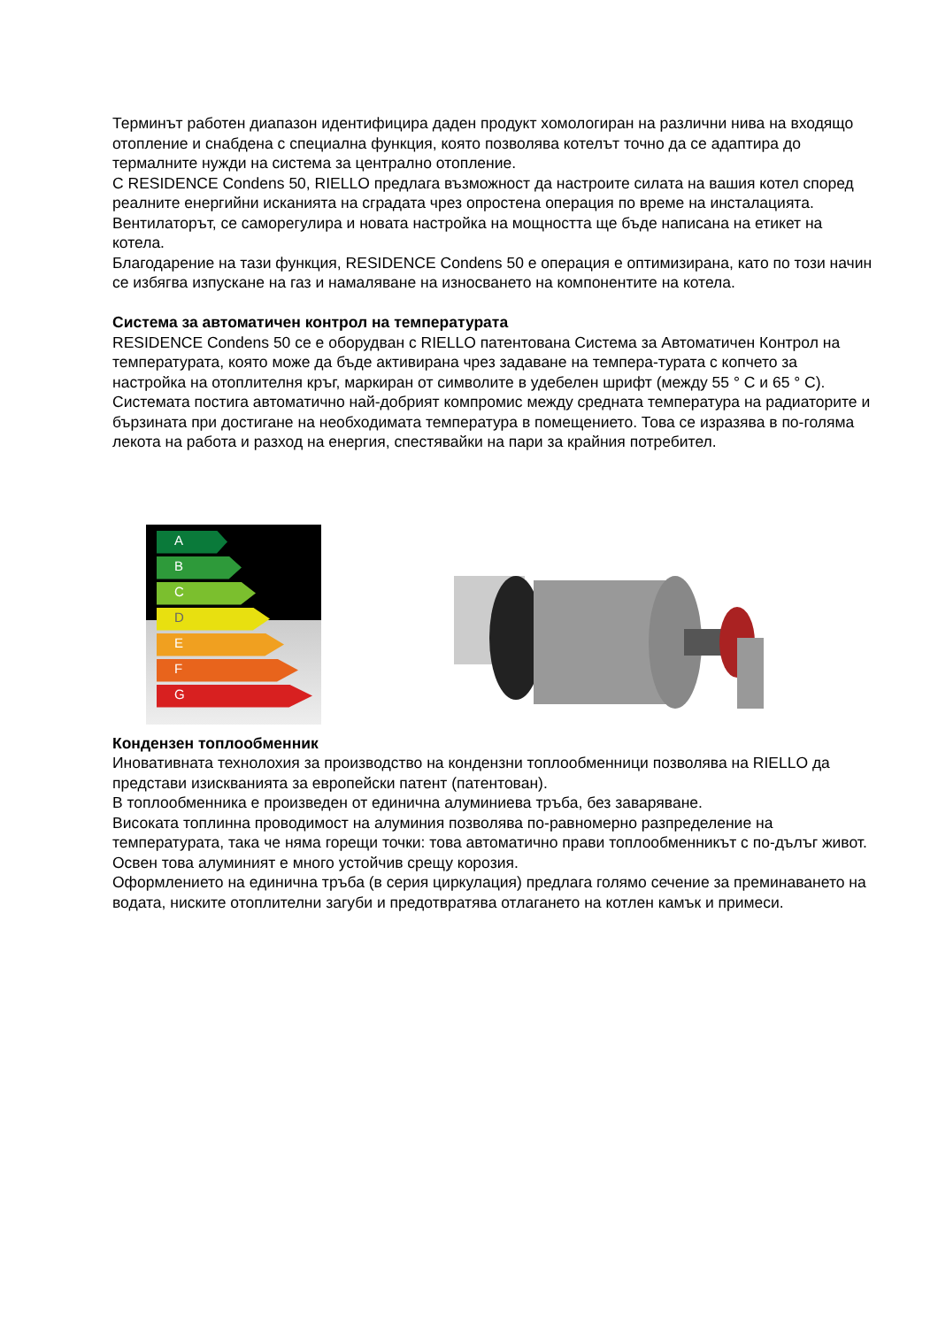Терминът работен диапазон идентифицира даден продукт хомологиран на различни нива на входящо отопление и снабдена с специална функция, която позволява котелът точно да се адаптира до термалните нужди на система за централно отопление.
С RESIDENCE Condens 50, RIELLO предлага възможност да настроите силата на вашия котел според реалните енергийни исканията на сградата чрез опростена операция по време на инсталацията. Вентилаторът, се саморегулира и новата настройка на мощността ще бъде написана на етикет на котела.
Благодарение на тази функция, RESIDENCE Condens 50 е операция е оптимизирана, като по този начин се избягва изпускане на газ и намаляване на износването на компонентите на котела.
Система за автоматичен контрол на температурата
RESIDENCE Condens 50 се е оборудван с RIELLO патентована Система за Автоматичен Контрол на температурата, която може да бъде активирана чрез задаване на темпера-турата с копчето за настройка на отоплителня кръг, маркиран от символите в удебелен шрифт (между 55 ° C и 65 ° C). Системата постига автоматично най-добрият компромис между средната температура на радиаторите и бързината при достигане на необходимата температура в помещението. Това се изразява в по-голяма лекота на работа и разход на енергия, спестявайки на пари за крайния потребител.
A
B
C
D
E
F
G
Кондензен топлообменник
Иновативната технолохия за производство на кондензни топлообменници позволява на RIELLO да представи изискванията за европейски патент (патентован).
В топлообменника е произведен от единична алуминиева тръба, без заваряване.
Високата топлинна проводимост на алуминия позволява по-равномерно разпределение на температурата, така че няма горещи точки: това автоматично прави топлообменникът с по-дълъг живот. Освен това алуминият е много устойчив срещу корозия.
Оформлението на единична тръба (в серия циркулация) предлага голямо сечение за преминаването на водата, ниските отоплителни загуби и предотвратява отлагането на котлен камък и примеси.